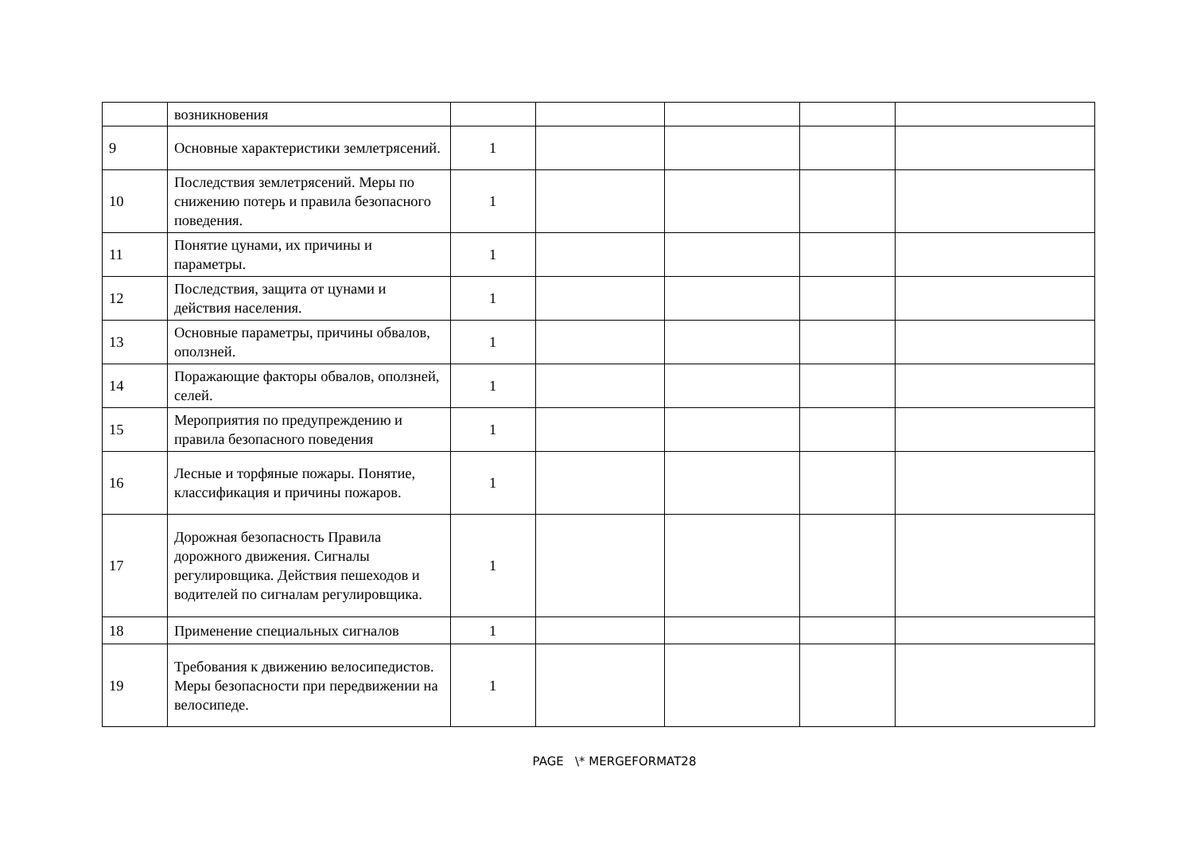| | возникновения | | | | | |
| 9 | Основные характеристики землетрясений. | 1 | | | | |
| 10 | Последствия землетрясений. Меры по снижению потерь и правила безопасного поведения. | 1 | | | | |
| 11 | Понятие цунами, их причины и параметры. | 1 | | | | |
| 12 | Последствия, защита от цунами и действия населения. | 1 | | | | |
| 13 | Основные параметры, причины обвалов, оползней. | 1 | | | | |
| 14 | Поражающие факторы обвалов, оползней, селей. | 1 | | | | |
| 15 | Мероприятия по предупреждению и правила безопасного поведения | 1 | | | | |
| 16 | Лесные и торфяные пожары. Понятие, классификация и причины пожаров. | 1 | | | | |
| 17 | Дорожная безопасность Правила дорожного движения. Сигналы регулировщика. Действия пешеходов и водителей по сигналам регулировщика. | 1 | | | | |
| 18 | Применение специальных сигналов | 1 | | | | |
| 19 | Требования к движению велосипедистов. Меры безопасности при передвижении на велосипеде. | 1 | | | | |
PAGE \* MERGEFORMAT28